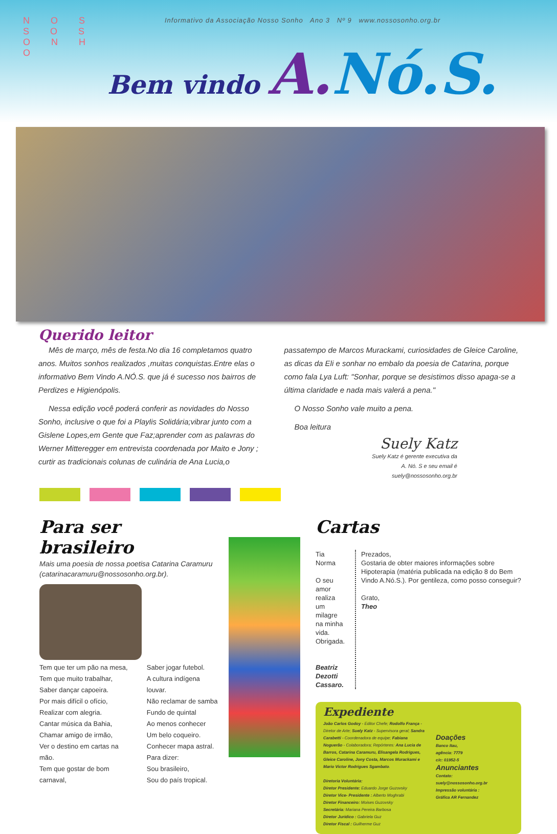N O S S O S O N H O
Informativo da Associação Nosso Sonho Ano 3 Nº 9 www.nossosonho.org.br
Bem vindo A. Nó.S.
Querido leitor
Mês de março, mês de festa.No dia 16 completamos quatro anos. Muitos sonhos realizados ,muitas conquistas.Entre elas o informativo Bem Vindo A.NÓ.S. que já é sucesso nos bairros de Perdizes e Higienópolis.
Nessa edição você poderá conferir as novidades do Nosso Sonho, inclusive o que foi a Playlis Solidária;vibrar junto com a Gislene Lopes,em Gente que Faz;aprender com as palavras do Werner Mitteregger em entrevista coordenada por Maito e Jony ; curtir as tradicionais colunas de culinária de Ana Lucia,o passatempo de Marcos Murackami, curiosidades de Gleice Caroline, as dicas da Eli e sonhar no embalo da poesia de Catarina, porque como fala Lya Luft: "Sonhar, porque se desistimos disso apaga-se a última claridade e nada mais valerá a pena."
O Nosso Sonho vale muito a pena.
Boa leitura
Suely Katz
Suely Katz é gerente executiva da
A. Nó. S e seu email é
suely@nossosonho.org.br
Para ser brasileiro
Mais uma poesia de nossa poetisa Catarina Caramuru
(catarinacaramuru@nossosonho.org.br).
Tem que ter um pão na mesa,
Tem que muito trabalhar,
Saber dançar capoeira.
Por mais difícil o ofício,
Realizar com alegria.
Cantar música da Bahia,
Chamar amigo de irmão,
Ver o destino em cartas na mão.
Tem que gostar de bom
carnaval,
Saber jogar futebol.
A cultura indígena louvar.
Não reclamar de samba
Fundo de quintal
Ao menos conhecer
Um belo coqueiro.
Conhecer mapa astral.
Para dizer:
Sou brasileiro,
Sou do país tropical.
Cartas
Tia Norma
O seu amor realiza um milagre na minha vida. Obrigada.
Beatriz Dezotti Cassaro.
Prezados,
Gostaria de obter maiores informações sobre Hipoterapia (matéria publicada na edição 8 do Bem Vindo A.Nó.S.). Por gentileza, como posso conseguir?
Grato,
Theo
Expediente
João Carlos Godoy - Editor Chefe; Rodolfo França - Diretor de Arte; Suely Katz - Supervisora geral; Sandra Carabetti - Coordenadora de equipe; Fabiana Noguerão - Colaboradora; Repórteres: Ana Lucia de Barros, Catarina Caramuru, Elisangela Rodrigues, Gleice Caroline, Jony Costa, Marcos Murackami e Mario Victor Rodrigues Sgambato.
Diretoria Voluntária:
Diretor Presidente: Eduardo Jorge Guzovsky
Diretor Vice- Presidente : Alberto Moghrabi
Diretor Financeiro: Moises Guzovsky
Secretária: Mariana Pereira Barbosa
Diretor Juridico : Gabriela Guz
Diretor Fiscal : Guilherme Guz
Doações
Banco Itau,
agência: 7779
c/c: 01952-5
Anunciantes
Contato:
suely@nossosonho.org.br
Impressão voluntária :
Gráfica AR Fernandez